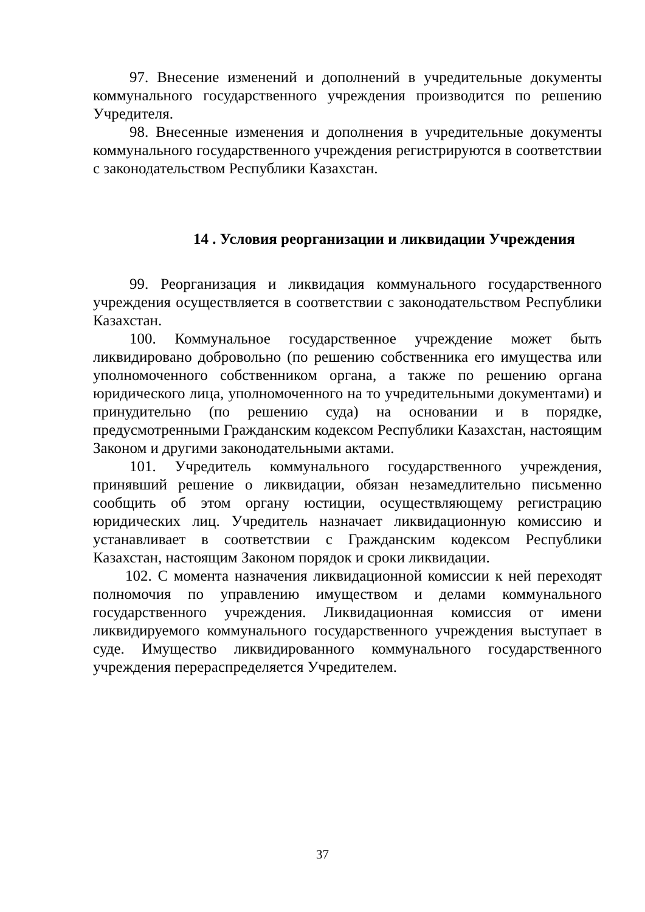97. Внесение изменений и дополнений в учредительные документы коммунального государственного учреждения производится по решению Учредителя.
98. Внесенные изменения и дополнения в учредительные документы коммунального государственного учреждения регистрируются в соответствии с законодательством Республики Казахстан.
14 . Условия реорганизации и ликвидации Учреждения
99. Реорганизация и ликвидация коммунального государственного учреждения осуществляется в соответствии с законодательством Республики Казахстан.
100. Коммунальное государственное учреждение может быть ликвидировано добровольно (по решению собственника его имущества или уполномоченного собственником органа, а также по решению органа юридического лица, уполномоченного на то учредительными документами) и принудительно (по решению суда) на основании и в порядке, предусмотренными Гражданским кодексом Республики Казахстан, настоящим Законом и другими законодательными актами.
101. Учредитель коммунального государственного учреждения, принявший решение о ликвидации, обязан незамедлительно письменно сообщить об этом органу юстиции, осуществляющему регистрацию юридических лиц. Учредитель назначает ликвидационную комиссию и устанавливает в соответствии с Гражданским кодексом Республики Казахстан, настоящим Законом порядок и сроки ликвидации.
102. С момента назначения ликвидационной комиссии к ней переходят полномочия по управлению имуществом и делами коммунального государственного учреждения. Ликвидационная комиссия от имени ликвидируемого коммунального государственного учреждения выступает в суде. Имущество ликвидированного коммунального государственного учреждения перераспределяется Учредителем.
37